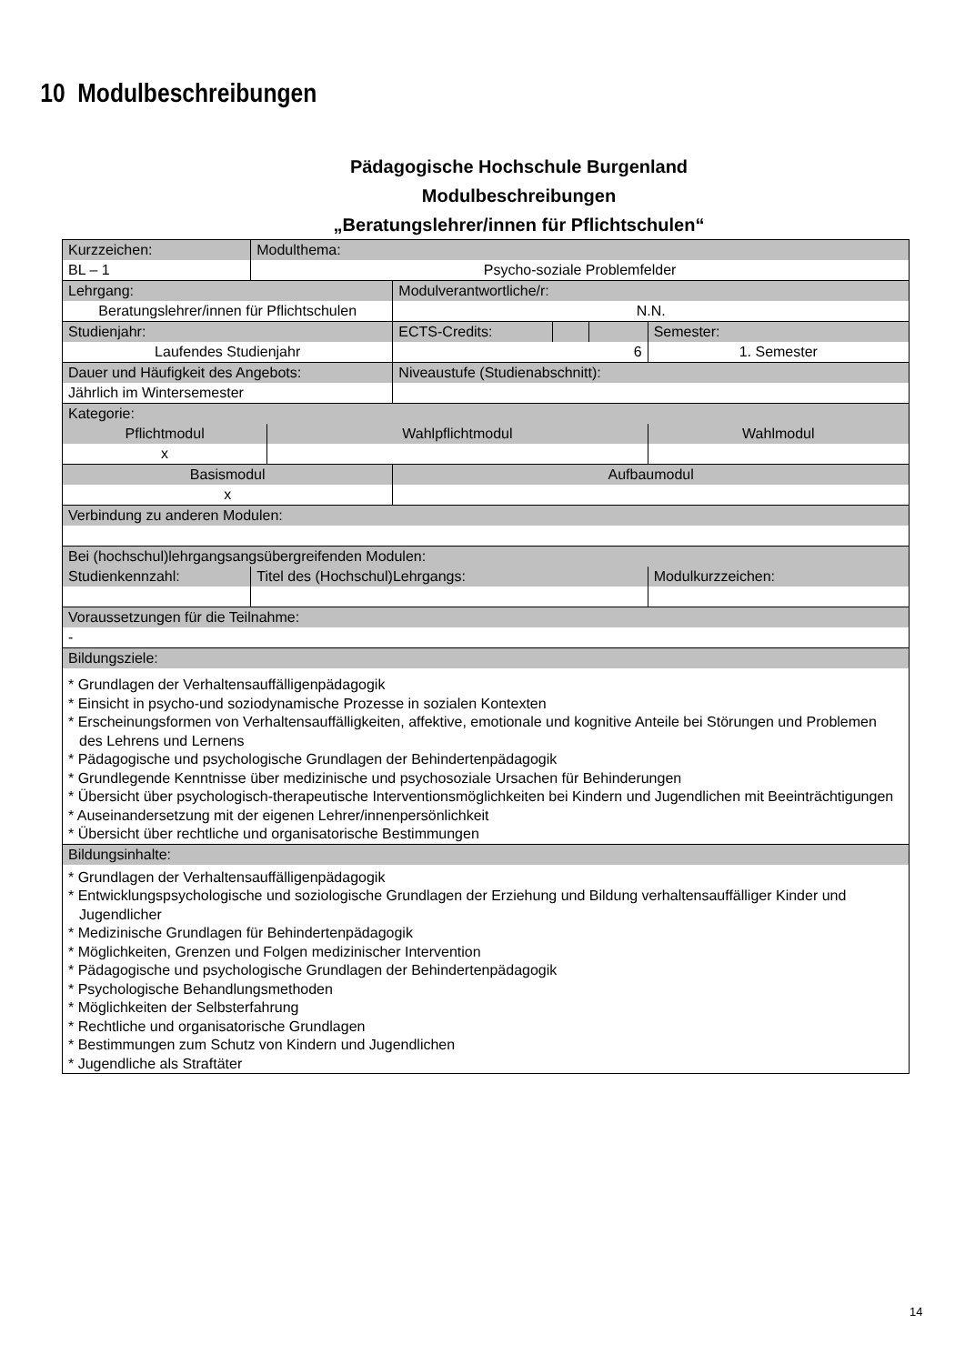10 Modulbeschreibungen
Pädagogische Hochschule Burgenland
Modulbeschreibungen
„Beratungslehrer/innen für Pflichtschulen“
| Kurzzeichen: | Modulthema: | | | | | |
| BL – 1 | Psycho-soziale Problemfelder | | | | | |
| Lehrgang: | | | Modulverantwortliche/r: | | | |
| Beratungslehrer/innen für Pflichtschulen | | | N.N. | | | |
| Studienjahr: | | | ECTS-Credits: | | | Semester: |
| Laufendes Studienjahr | | | 6 | | | 1. Semester |
| Dauer und Häufigkeit des Angebots: | | | Niveaustufe (Studienabschnitt): | | | |
| Jährlich im Wintersemester | | | | | | |
| Kategorie: | | | | | | |
| Pflichtmodul | | Wahlpflichtmodul | | | | Wahlmodul |
| x | | | | | | |
| Basismodul | | | Aufbaumodul | | | |
| x | | | | | | |
| Verbindung zu anderen Modulen: | | | | | | |
| Bei (hochschul)lehrgangsangsübergreifenden Modulen: | | | | | | |
| Studienkennzahl: | Titel des (Hochschul)Lehrgangs: | | | | | Modulkurzzeichen: |
| Voraussetzungen für die Teilnahme: | | | | | | |
| - | | | | | | |
| Bildungsziele: | | | | | | |
| * Grundlagen der Verhaltensauffälligenpädagogik * Einsicht in psycho-und soziodynamische Prozesse in sozialen Kontexten * Erscheinungsformen von Verhaltensauffälligkeiten, affektive, emotionale und kognitive Anteile bei Störungen und Problemen des Lehrens und Lernens * Pädagogische und psychologische Grundlagen der Behindertenpädagogik * Grundlegende Kenntnisse über medizinische und psychosoziale Ursachen für Behinderungen * Übersicht über psychologisch-therapeutische Interventionsmöglichkeiten bei Kindern und Jugendlichen mit Beeinträchtigungen * Auseinandersetzung mit der eigenen Lehrer/innenpersönlichkeit * Übersicht über rechtliche und organisatorische Bestimmungen | | | | | | |
| Bildungsinhalte: | | | | | | |
| * Grundlagen der Verhaltensauffälligenpädagogik * Entwicklungspsychologische und soziologische Grundlagen der Erziehung und Bildung verhaltensauffälliger Kinder und Jugendlicher * Medizinische Grundlagen für Behindertenpädagogik * Möglichkeiten, Grenzen und Folgen medizinischer Intervention * Pädagogische und psychologische Grundlagen der Behindertenpädagogik * Psychologische Behandlungsmethoden * Möglichkeiten der Selbsterfahrung * Rechtliche und organisatorische Grundlagen * Bestimmungen zum Schutz von Kindern und Jugendlichen * Jugendliche als Straftäter | | | | | | |
14